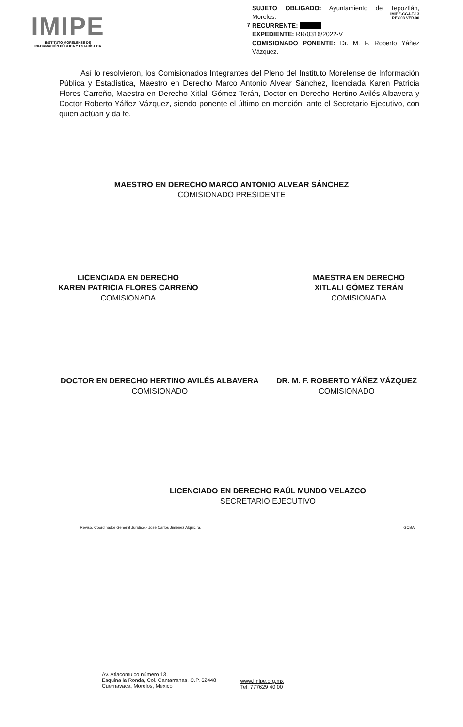IMIPE
INSTITUTO MORELENSE DE
INFORMACIÓN PÚBLICA Y ESTADÍSTICA
7
IMIPE-CGJ-F-13
REV.03 VER.00
SUJETO OBLIGADO: Ayuntamiento de Tepoztlán, Morelos.
RECURRENTE:
EXPEDIENTE: RR/0316/2022-V
COMISIONADO PONENTE: Dr. M. F. Roberto Yáñez Vázquez.
Así lo resolvieron, los Comisionados Integrantes del Pleno del Instituto Morelense de Información Pública y Estadística, Maestro en Derecho Marco Antonio Alvear Sánchez, licenciada Karen Patricia Flores Carreño, Maestra en Derecho Xitlali Gómez Terán, Doctor en Derecho Hertino Avilés Albavera y Doctor Roberto Yáñez Vázquez, siendo ponente el último en mención, ante el Secretario Ejecutivo, con quien actúan y da fe.
MAESTRO EN DERECHO MARCO ANTONIO ALVEAR SÁNCHEZ
COMISIONADO PRESIDENTE
LICENCIADA EN DERECHO
KAREN PATRICIA FLORES CARREÑO
COMISIONADA
MAESTRA EN DERECHO
XITLALI GÓMEZ TERÁN
COMISIONADA
DOCTOR EN DERECHO HERTINO AVILÉS ALBAVERA
COMISIONADO
DR. M. F. ROBERTO YÁÑEZ VÁZQUEZ
COMISIONADO
LICENCIADO EN DERECHO RAÚL MUNDO VELAZCO
SECRETARIO EJECUTIVO
Revisó. Coordinador General Jurídico.- José Carlos Jiménez Alquicira. GCBA
Av. Atlacomulco número 13,
Esquina la Ronda, Col. Cantarranas, C.P. 62448
Cuernavaca, Morelos, México
www.imipe.org.mx
Tel. 777629 40 00